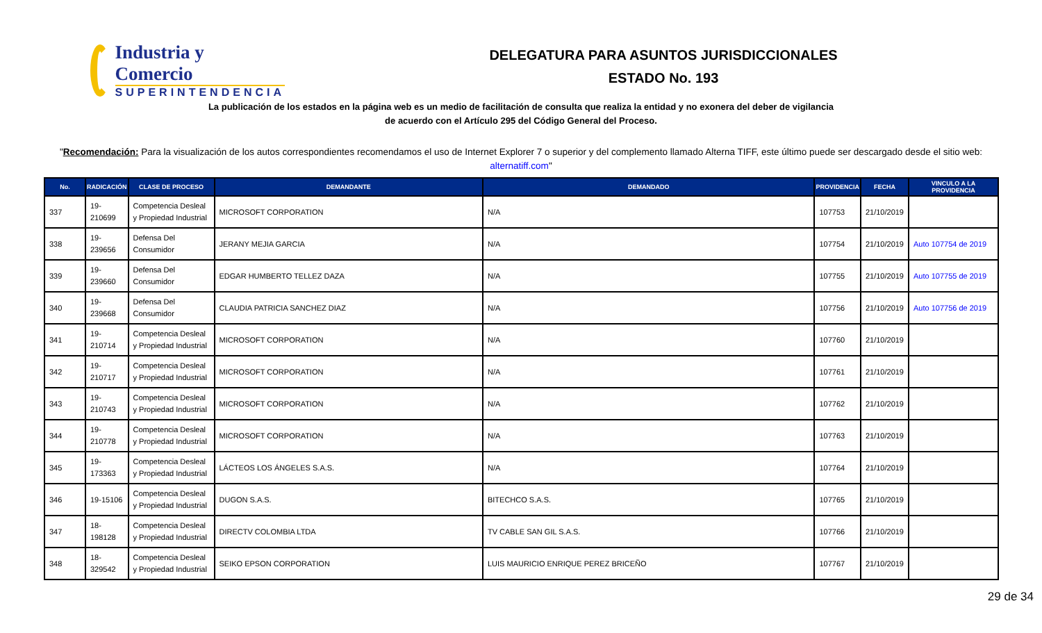Industria y Comercio
SUPERINTENDENCIA
DELEGATURA PARA ASUNTOS JURISDICCIONALES
ESTADO No. 193
La publicación de los estados en la página web es un medio de facilitación de consulta que realiza la entidad y no exonera del deber de vigilancia
de acuerdo con el Artículo 295 del Código General del Proceso.
"Recomendación: Para la visualización de los autos correspondientes recomendamos el uso de Internet Explorer 7 o superior y del complemento llamado Alterna TIFF, este último puede ser descargado desde el sitio web: alternatiff.com"
| No. | RADICACIÓN | CLASE DE PROCESO | DEMANDANTE | DEMANDADO | PROVIDENCIA | FECHA | VINCULO A LA PROVIDENCIA |
| --- | --- | --- | --- | --- | --- | --- | --- |
| 337 | 19-210699 | Competencia Desleal y Propiedad Industrial | MICROSOFT CORPORATION | N/A | 107753 | 21/10/2019 | |
| 338 | 19-239656 | Defensa Del Consumidor | JERANY MEJIA GARCIA | N/A | 107754 | 21/10/2019 | Auto 107754 de 2019 |
| 339 | 19-239660 | Defensa Del Consumidor | EDGAR HUMBERTO TELLEZ DAZA | N/A | 107755 | 21/10/2019 | Auto 107755 de 2019 |
| 340 | 19-239668 | Defensa Del Consumidor | CLAUDIA PATRICIA SANCHEZ DIAZ | N/A | 107756 | 21/10/2019 | Auto 107756 de 2019 |
| 341 | 19-210714 | Competencia Desleal y Propiedad Industrial | MICROSOFT CORPORATION | N/A | 107760 | 21/10/2019 | |
| 342 | 19-210717 | Competencia Desleal y Propiedad Industrial | MICROSOFT CORPORATION | N/A | 107761 | 21/10/2019 | |
| 343 | 19-210743 | Competencia Desleal y Propiedad Industrial | MICROSOFT CORPORATION | N/A | 107762 | 21/10/2019 | |
| 344 | 19-210778 | Competencia Desleal y Propiedad Industrial | MICROSOFT CORPORATION | N/A | 107763 | 21/10/2019 | |
| 345 | 19-173363 | Competencia Desleal y Propiedad Industrial | LÁCTEOS LOS ÁNGELES S.A.S. | N/A | 107764 | 21/10/2019 | |
| 346 | 19-15106 | Competencia Desleal y Propiedad Industrial | DUGON S.A.S. | BITECHCO S.A.S. | 107765 | 21/10/2019 | |
| 347 | 18-198128 | Competencia Desleal y Propiedad Industrial | DIRECTV COLOMBIA LTDA | TV CABLE SAN GIL S.A.S. | 107766 | 21/10/2019 | |
| 348 | 18-329542 | Competencia Desleal y Propiedad Industrial | SEIKO EPSON CORPORATION | LUIS MAURICIO ENRIQUE PEREZ BRICEÑO | 107767 | 21/10/2019 | |
29 de 34